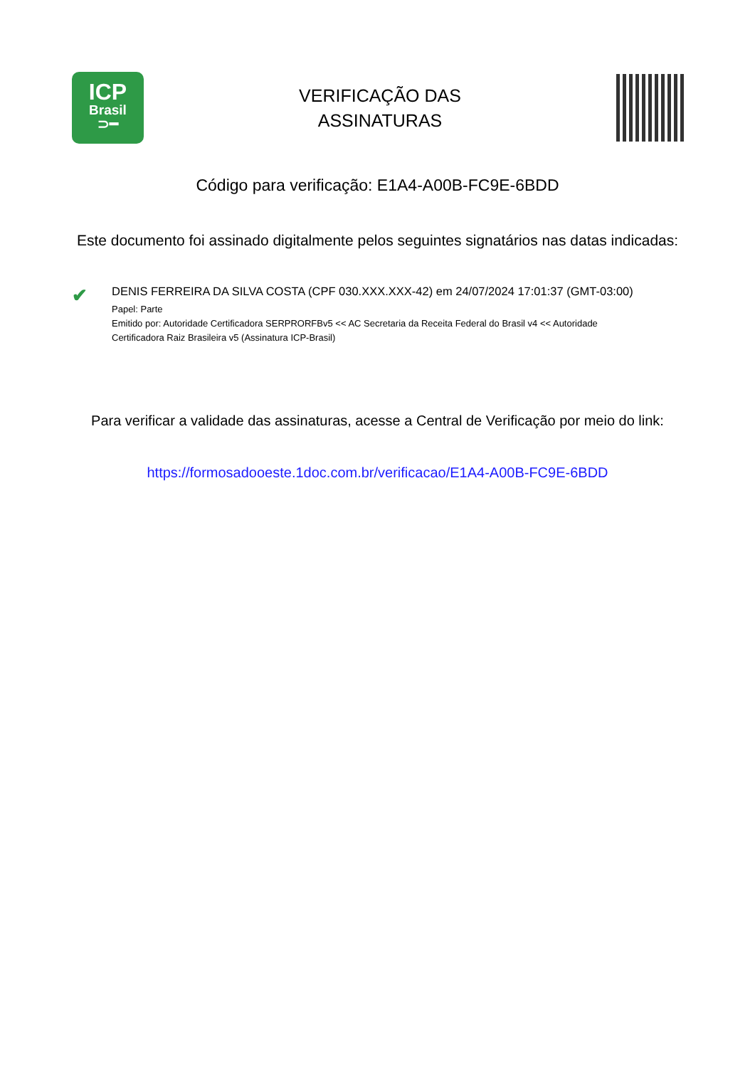ICP
Brasil
⊃━
VERIFICAÇÃO DAS
ASSINATURAS
Código para verificação: E1A4-A00B-FC9E-6BDD
Este documento foi assinado digitalmente pelos seguintes signatários nas datas indicadas:
✔
DENIS FERREIRA DA SILVA COSTA (CPF 030.XXX.XXX-42) em 24/07/2024 17:01:37 (GMT-03:00)
Papel: Parte
Emitido por: Autoridade Certificadora SERPRORFBv5 << AC Secretaria da Receita Federal do Brasil v4 << Autoridade Certificadora Raiz Brasileira v5 (Assinatura ICP-Brasil)
Para verificar a validade das assinaturas, acesse a Central de Verificação por meio do link:
https://formosadooeste.1doc.com.br/verificacao/E1A4-A00B-FC9E-6BDD